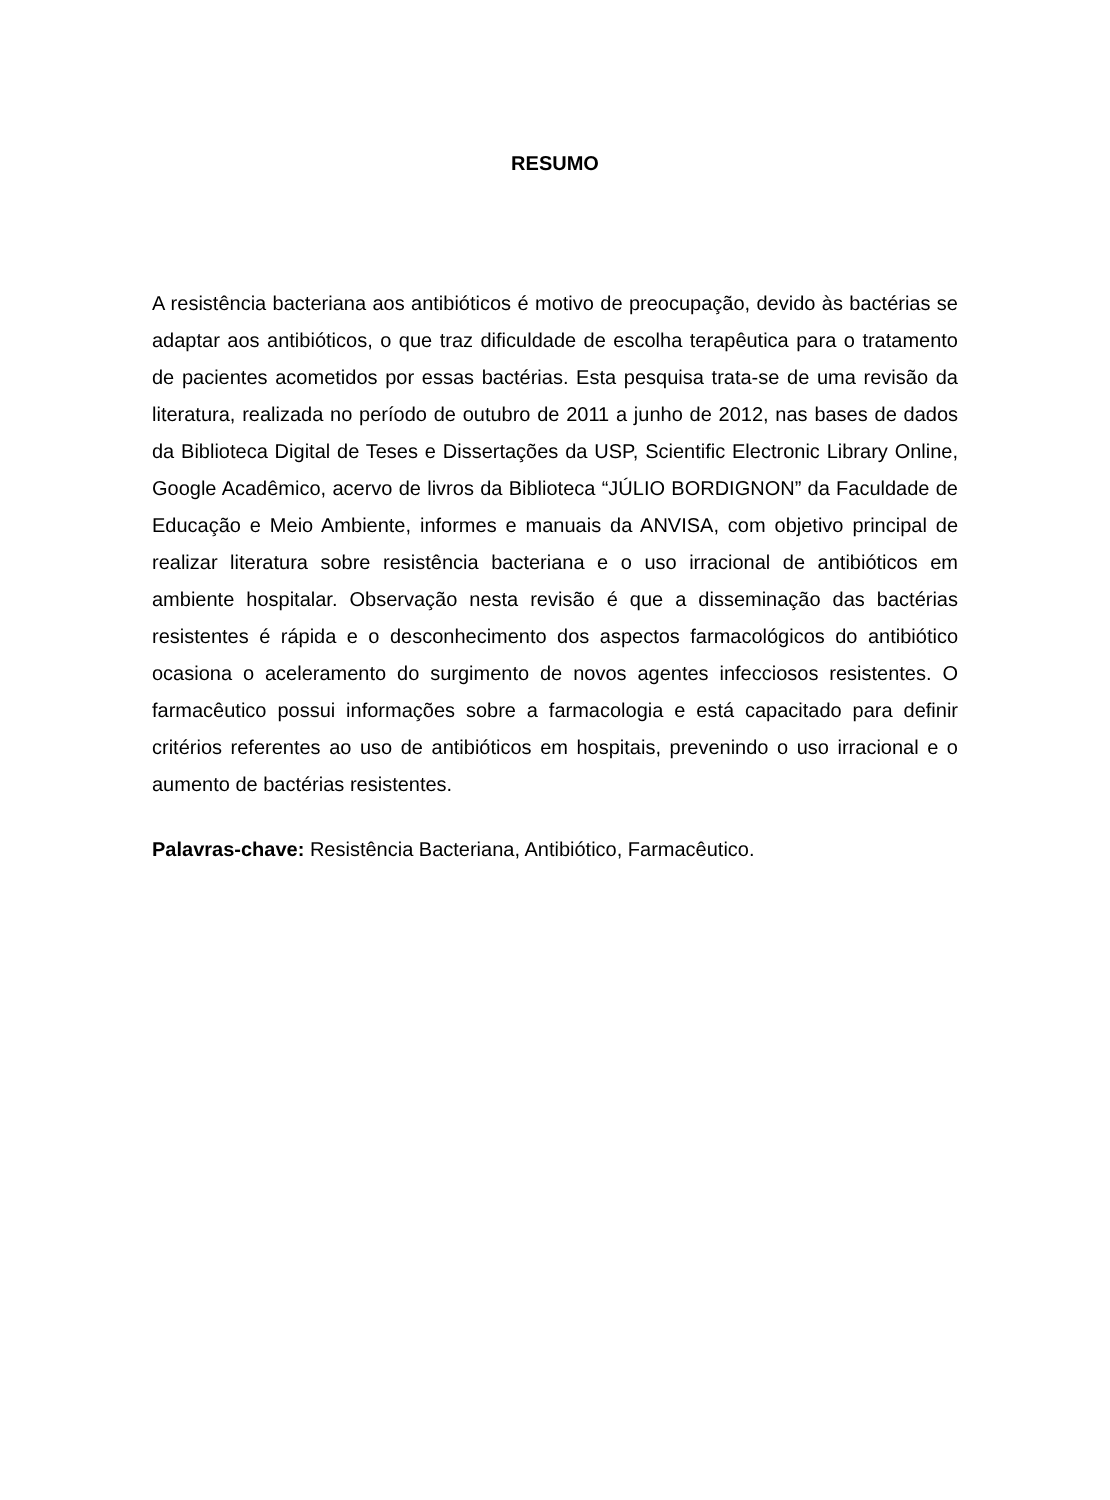RESUMO
A resistência bacteriana aos antibióticos é motivo de preocupação, devido às bactérias se adaptar aos antibióticos, o que traz dificuldade de escolha terapêutica para o tratamento de pacientes acometidos por essas bactérias. Esta pesquisa trata-se de uma revisão da literatura, realizada no período de outubro de 2011 a junho de 2012, nas bases de dados da Biblioteca Digital de Teses e Dissertações da USP, Scientific Electronic Library Online, Google Acadêmico, acervo de livros da Biblioteca “JÚLIO BORDIGNON” da Faculdade de Educação e Meio Ambiente, informes e manuais da ANVISA, com objetivo principal de realizar literatura sobre resistência bacteriana e o uso irracional de antibióticos em ambiente hospitalar. Observação nesta revisão é que a disseminação das bactérias resistentes é rápida e o desconhecimento dos aspectos farmacológicos do antibiótico ocasiona o aceleramento do surgimento de novos agentes infecciosos resistentes. O farmacêutico possui informações sobre a farmacologia e está capacitado para definir critérios referentes ao uso de antibióticos em hospitais, prevenindo o uso irracional e o aumento de bactérias resistentes.
Palavras-chave: Resistência Bacteriana, Antibiótico, Farmacêutico.